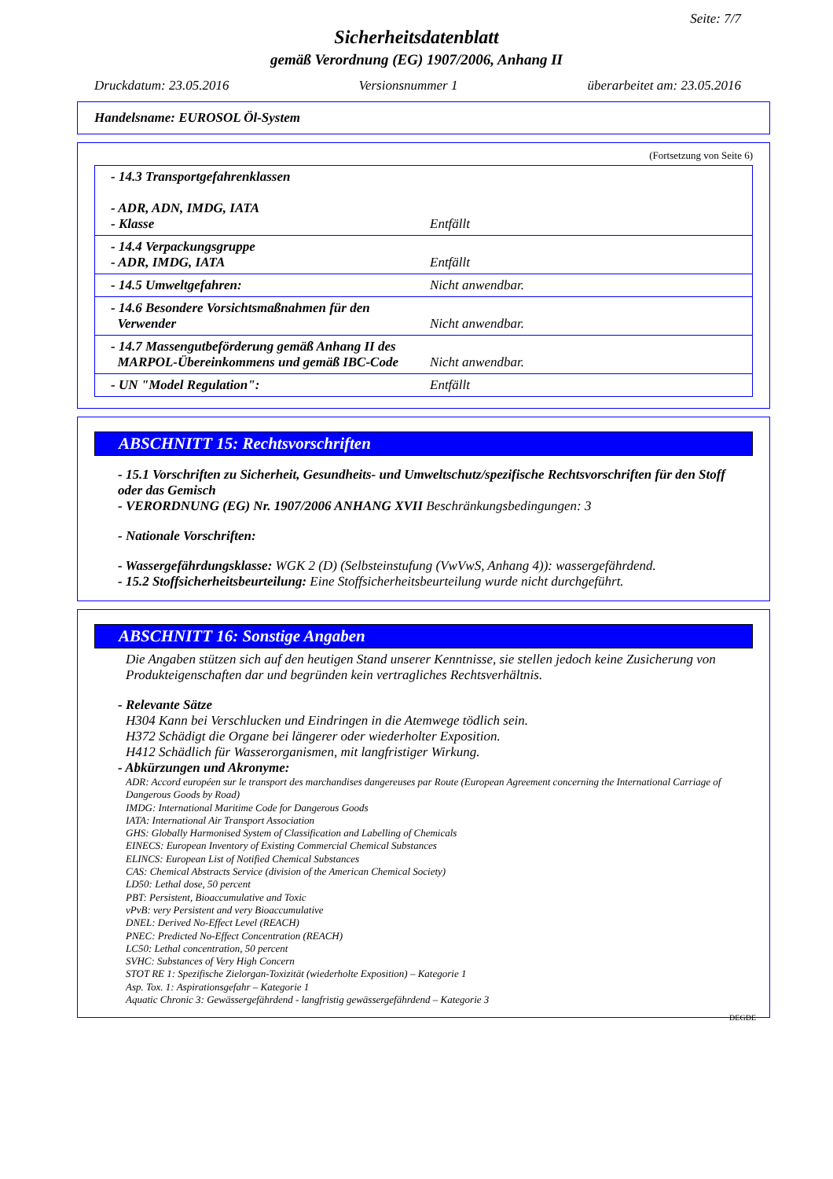Seite: 7/7
Sicherheitsdatenblatt
gemäß Verordnung (EG) 1907/2006, Anhang II
Druckdatum: 23.05.2016 Versionsnummer 1 überarbeitet am: 23.05.2016
Handelsname: EUROSOL Öl-System
(Fortsetzung von Seite 6)
| - 14.3 Transportgefahrenklassen - ADR, ADN, IMDG, IATA - Klasse | Entfällt |
| - 14.4 Verpackungsgruppe - ADR, IMDG, IATA | Entfällt |
| - 14.5 Umweltgefahren: | Nicht anwendbar. |
| - 14.6 Besondere Vorsichtsmaßnahmen für den Verwender | Nicht anwendbar. |
| - 14.7 Massengutbeförderung gemäß Anhang II des MARPOL-Übereinkommens und gemäß IBC-Code | Nicht anwendbar. |
| - UN "Model Regulation": | Entfällt |
ABSCHNITT 15: Rechtsvorschriften
- 15.1 Vorschriften zu Sicherheit, Gesundheits- und Umweltschutz/spezifische Rechtsvorschriften für den Stoff oder das Gemisch
- VERORDNUNG (EG) Nr. 1907/2006 ANHANG XVII Beschränkungsbedingungen: 3
- Nationale Vorschriften:
- Wassergefährdungsklasse: WGK 2 (D) (Selbsteinstufung (VwVwS, Anhang 4)): wassergefährdend.
- 15.2 Stoffsicherheitsbeurteilung: Eine Stoffsicherheitsbeurteilung wurde nicht durchgeführt.
ABSCHNITT 16: Sonstige Angaben
Die Angaben stützen sich auf den heutigen Stand unserer Kenntnisse, sie stellen jedoch keine Zusicherung von Produkteigenschaften dar und begründen kein vertragliches Rechtsverhältnis.
- Relevante Sätze
H304 Kann bei Verschlucken und Eindringen in die Atemwege tödlich sein.
H372 Schädigt die Organe bei längerer oder wiederholter Exposition.
H412 Schädlich für Wasserorganismen, mit langfristiger Wirkung.
- Abkürzungen und Akronyme:
ADR: Accord européen sur le transport des marchandises dangereuses par Route (European Agreement concerning the International Carriage of Dangerous Goods by Road)
IMDG: International Maritime Code for Dangerous Goods
IATA: International Air Transport Association
GHS: Globally Harmonised System of Classification and Labelling of Chemicals
EINECS: European Inventory of Existing Commercial Chemical Substances
ELINCS: European List of Notified Chemical Substances
CAS: Chemical Abstracts Service (division of the American Chemical Society)
LD50: Lethal dose, 50 percent
PBT: Persistent, Bioaccumulative and Toxic
vPvB: very Persistent and very Bioaccumulative
DNEL: Derived No-Effect Level (REACH)
PNEC: Predicted No-Effect Concentration (REACH)
LC50: Lethal concentration, 50 percent
SVHC: Substances of Very High Concern
STOT RE 1: Spezifische Zielorgan-Toxizität (wiederholte Exposition) – Kategorie 1
Asp. Tox. 1: Aspirationsgefahr – Kategorie 1
Aquatic Chronic 3: Gewässergefährdend - langfristig gewässergefährdend – Kategorie 3
DEGDE